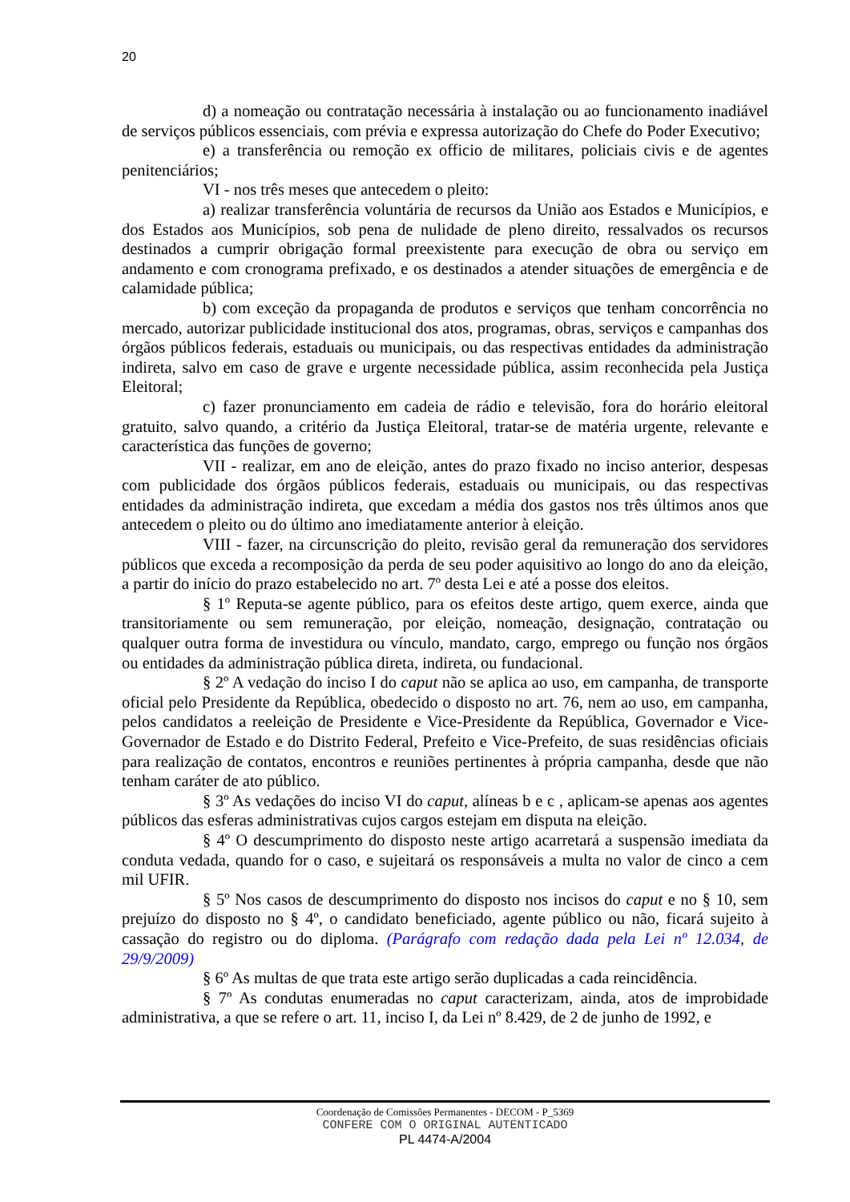20
d) a nomeação ou contratação necessária à instalação ou ao funcionamento inadiável de serviços públicos essenciais, com prévia e expressa autorização do Chefe do Poder Executivo;
e) a transferência ou remoção ex officio de militares, policiais civis e de agentes penitenciários;
VI - nos três meses que antecedem o pleito:
a) realizar transferência voluntária de recursos da União aos Estados e Municípios, e dos Estados aos Municípios, sob pena de nulidade de pleno direito, ressalvados os recursos destinados a cumprir obrigação formal preexistente para execução de obra ou serviço em andamento e com cronograma prefixado, e os destinados a atender situações de emergência e de calamidade pública;
b) com exceção da propaganda de produtos e serviços que tenham concorrência no mercado, autorizar publicidade institucional dos atos, programas, obras, serviços e campanhas dos órgãos públicos federais, estaduais ou municipais, ou das respectivas entidades da administração indireta, salvo em caso de grave e urgente necessidade pública, assim reconhecida pela Justiça Eleitoral;
c) fazer pronunciamento em cadeia de rádio e televisão, fora do horário eleitoral gratuito, salvo quando, a critério da Justiça Eleitoral, tratar-se de matéria urgente, relevante e característica das funções de governo;
VII - realizar, em ano de eleição, antes do prazo fixado no inciso anterior, despesas com publicidade dos órgãos públicos federais, estaduais ou municipais, ou das respectivas entidades da administração indireta, que excedam a média dos gastos nos três últimos anos que antecedem o pleito ou do último ano imediatamente anterior à eleição.
VIII - fazer, na circunscrição do pleito, revisão geral da remuneração dos servidores públicos que exceda a recomposição da perda de seu poder aquisitivo ao longo do ano da eleição, a partir do início do prazo estabelecido no art. 7º desta Lei e até a posse dos eleitos.
§ 1º Reputa-se agente público, para os efeitos deste artigo, quem exerce, ainda que transitoriamente ou sem remuneração, por eleição, nomeação, designação, contratação ou qualquer outra forma de investidura ou vínculo, mandato, cargo, emprego ou função nos órgãos ou entidades da administração pública direta, indireta, ou fundacional.
§ 2º A vedação do inciso I do caput não se aplica ao uso, em campanha, de transporte oficial pelo Presidente da República, obedecido o disposto no art. 76, nem ao uso, em campanha, pelos candidatos a reeleição de Presidente e Vice-Presidente da República, Governador e Vice-Governador de Estado e do Distrito Federal, Prefeito e Vice-Prefeito, de suas residências oficiais para realização de contatos, encontros e reuniões pertinentes à própria campanha, desde que não tenham caráter de ato público.
§ 3º As vedações do inciso VI do caput, alíneas b e c , aplicam-se apenas aos agentes públicos das esferas administrativas cujos cargos estejam em disputa na eleição.
§ 4º O descumprimento do disposto neste artigo acarretará a suspensão imediata da conduta vedada, quando for o caso, e sujeitará os responsáveis a multa no valor de cinco a cem mil UFIR.
§ 5º Nos casos de descumprimento do disposto nos incisos do caput e no § 10, sem prejuízo do disposto no § 4º, o candidato beneficiado, agente público ou não, ficará sujeito à cassação do registro ou do diploma. (Parágrafo com redação dada pela Lei nº 12.034, de 29/9/2009)
§ 6º As multas de que trata este artigo serão duplicadas a cada reincidência.
§ 7º As condutas enumeradas no caput caracterizam, ainda, atos de improbidade administrativa, a que se refere o art. 11, inciso I, da Lei nº 8.429, de 2 de junho de 1992, e
Coordenação de Comissões Permanentes - DECOM - P_5369
CONFERE COM O ORIGINAL AUTENTICADO
PL 4474-A/2004